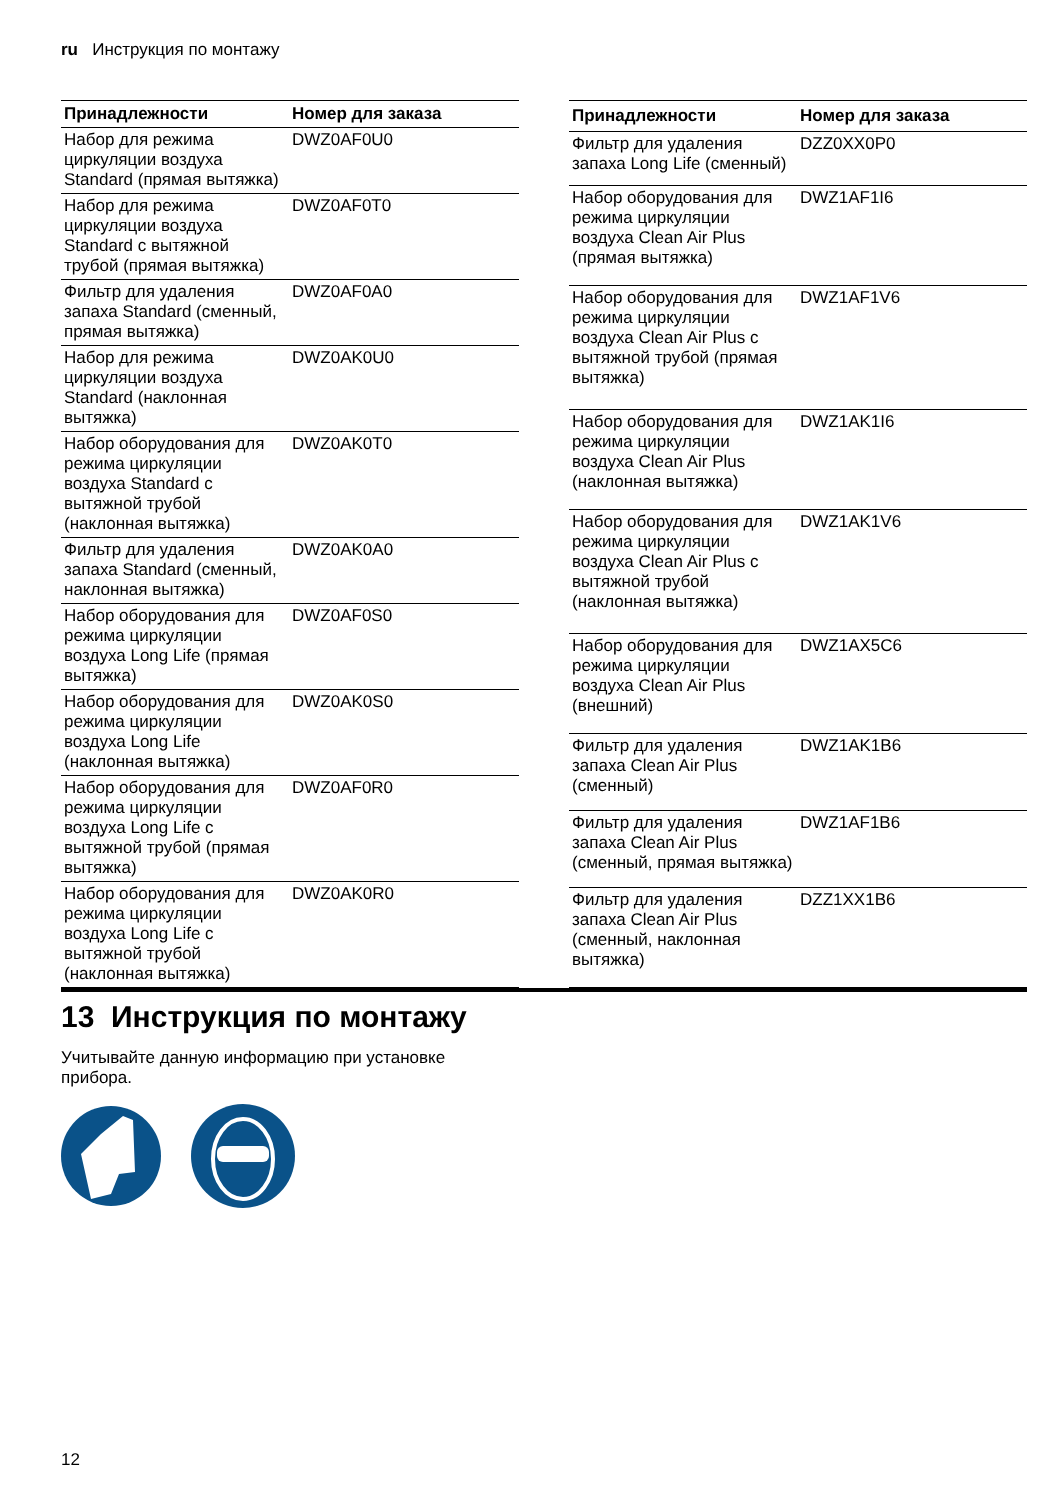ru Инструкция по монтажу
| Принадлежности | Номер для заказа |
| --- | --- |
| Набор для режима циркуляции воздуха Standard (прямая вытяжка) | DWZ0AF0U0 |
| Набор для режима циркуляции воздуха Standard с вытяжной трубой (прямая вытяжка) | DWZ0AF0T0 |
| Фильтр для удаления запаха Standard (сменный, прямая вытяжка) | DWZ0AF0A0 |
| Набор для режима циркуляции воздуха Standard (наклонная вытяжка) | DWZ0AK0U0 |
| Набор оборудования для режима циркуляции воздуха Standard с вытяжной трубой (наклонная вытяжка) | DWZ0AK0T0 |
| Фильтр для удаления запаха Standard (сменный, наклонная вытяжка) | DWZ0AK0A0 |
| Набор оборудования для режима циркуляции воздуха Long Life (прямая вытяжка) | DWZ0AF0S0 |
| Набор оборудования для режима циркуляции воздуха Long Life (наклонная вытяжка) | DWZ0AK0S0 |
| Набор оборудования для режима циркуляции воздуха Long Life с вытяжной трубой (прямая вытяжка) | DWZ0AF0R0 |
| Набор оборудования для режима циркуляции воздуха Long Life с вытяжной трубой (наклонная вытяжка) | DWZ0AK0R0 |
| Принадлежности | Номер для заказа |
| --- | --- |
| Фильтр для удаления запаха Long Life (сменный) | DZZ0XX0P0 |
| Набор оборудования для режима циркуляции воздуха Clean Air Plus (прямая вытяжка) | DWZ1AF1I6 |
| Набор оборудования для режима циркуляции воздуха Clean Air Plus с вытяжной трубой (прямая вытяжка) | DWZ1AF1V6 |
| Набор оборудования для режима циркуляции воздуха Clean Air Plus (наклонная вытяжка) | DWZ1AK1I6 |
| Набор оборудования для режима циркуляции воздуха Clean Air Plus с вытяжной трубой (наклонная вытяжка) | DWZ1AK1V6 |
| Набор оборудования для режима циркуляции воздуха Clean Air Plus (внешний) | DWZ1AX5C6 |
| Фильтр для удаления запаха Clean Air Plus (сменный) | DWZ1AK1B6 |
| Фильтр для удаления запаха Clean Air Plus (сменный, прямая вытяжка) | DWZ1AF1B6 |
| Фильтр для удаления запаха Clean Air Plus (сменный, наклонная вытяжка) | DZZ1XX1B6 |
13 Инструкция по монтажу
Учитывайте данную информацию при установке прибора.
12